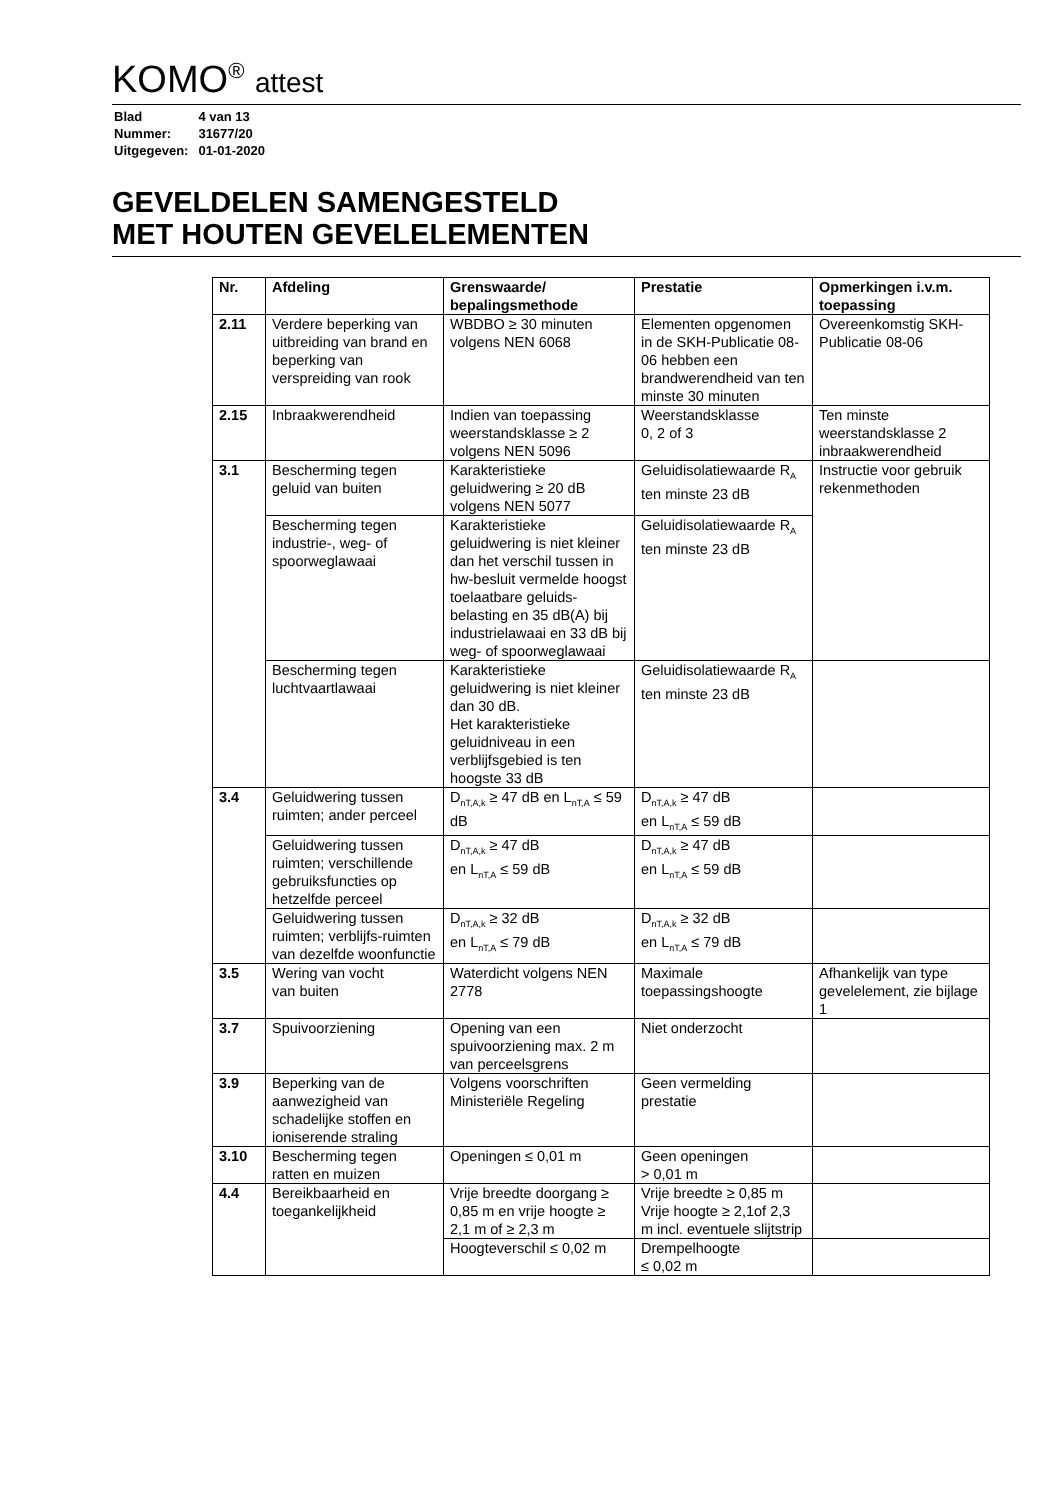KOMO<sup>®</sup> attest
| Blad | 4 van 13 |
| Nummer: | 31677/20 |
| Uitgegeven: | 01-01-2020 |
GEVELDELEN SAMENGESTELD
MET HOUTEN GEVELELEMENTEN
| Nr. | Afdeling | Grenswaarde/ bepalingsmethode | Prestatie | Opmerkingen i.v.m. toepassing |
| --- | --- | --- | --- | --- |
| 2.11 | Verdere beperking van uitbreiding van brand en beperking van verspreiding van rook | WBDBO ≥ 30 minuten volgens NEN 6068 | Elementen opgenomen in de SKH-Publicatie 08-06 hebben een brandwerendheid van ten minste 30 minuten | Overeenkomstig SKH-Publicatie 08-06 |
| 2.15 | Inbraakwerendheid | Indien van toepassing weerstandsklasse ≥ 2 volgens NEN 5096 | Weerstandsklasse 0, 2 of 3 | Ten minste weerstandsklasse 2 inbraakwerendheid |
| 3.1 | Bescherming tegen geluid van buiten | Karakteristieke geluidwering ≥ 20 dB volgens NEN 5077 | Geluidisolatiewaarde R<sub>A</sub> ten minste 23 dB | Instructie voor gebruik rekenmethoden |
| | Bescherming tegen industrie-, weg- of spoorweglawaai | Karakteristieke geluidwering is niet kleiner dan het verschil tussen in hw-besluit vermelde hoogst toelaatbare geluids-belasting en 35 dB(A) bij industrielawaai en 33 dB bij weg- of spoorweglawaai | Geluidisolatiewaarde R<sub>A</sub> ten minste 23 dB | |
| | Bescherming tegen luchtvaartlawaai | Karakteristieke geluidwering is niet kleiner dan 30 dB. Het karakteristieke geluidniveau in een verblijfsgebied is ten hoogste 33 dB | Geluidisolatiewaarde R<sub>A</sub> ten minste 23 dB | |
| 3.4 | Geluidwering tussen ruimten; ander perceel | D<sub>nT,A,k</sub> ≥ 47 dB en L<sub>nT,A</sub> ≤ 59 dB | D<sub>nT,A,k</sub> ≥ 47 dB en L<sub>nT,A</sub> ≤ 59 dB | |
| | Geluidwering tussen ruimten; verschillende gebruiksfuncties op hetzelfde perceel | D<sub>nT,A,k</sub> ≥ 47 dB en L<sub>nT,A</sub> ≤ 59 dB | D<sub>nT,A,k</sub> ≥ 47 dB en L<sub>nT,A</sub> ≤ 59 dB | |
| | Geluidwering tussen ruimten; verblijfs-ruimten van dezelfde woonfunctie | D<sub>nT,A,k</sub> ≥ 32 dB en L<sub>nT,A</sub> ≤ 79 dB | D<sub>nT,A,k</sub> ≥ 32 dB en L<sub>nT,A</sub> ≤ 79 dB | |
| 3.5 | Wering van vocht van buiten | Waterdicht volgens NEN 2778 | Maximale toepassingshoogte | Afhankelijk van type gevelelement, zie bijlage 1 |
| 3.7 | Spuivoorziening | Opening van een spuivoorziening max. 2 m van perceelsgrens | Niet onderzocht | |
| 3.9 | Beperking van de aanwezigheid van schadelijke stoffen en ioniserende straling | Volgens voorschriften Ministeriële Regeling | Geen vermelding prestatie | |
| 3.10 | Bescherming tegen ratten en muizen | Openingen ≤ 0,01 m | Geen openingen > 0,01 m | |
| 4.4 | Bereikbaarheid en toegankelijkheid | Vrije breedte doorgang ≥ 0,85 m en vrije hoogte ≥ 2,1 m of ≥ 2,3 m | Vrije breedte ≥ 0,85 m Vrije hoogte ≥ 2,1of 2,3 m incl. eventuele slijtstrip | |
| | | Hoogteverschil ≤ 0,02 m | Drempelhoogte ≤ 0,02 m | |